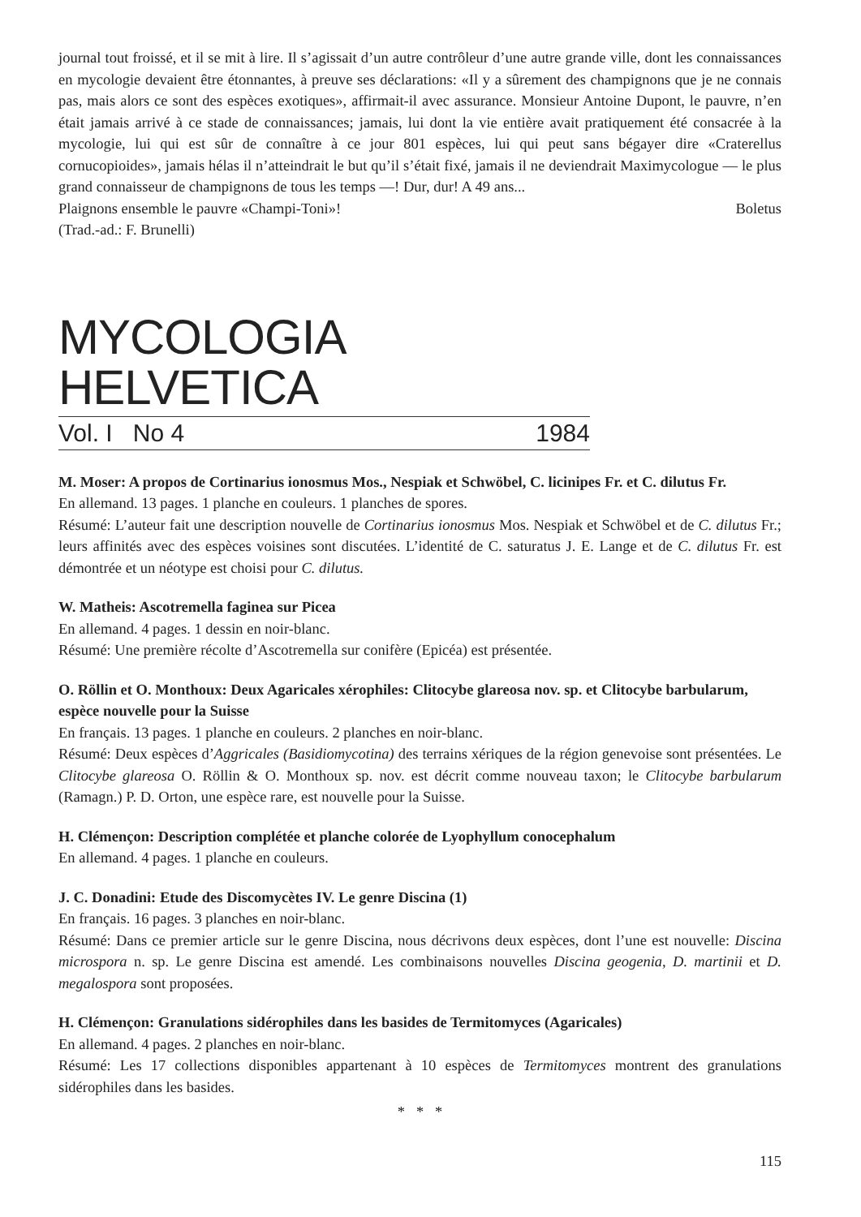journal tout froissé, et il se mit à lire. Il s’agissait d’un autre contrôleur d’une autre grande ville, dont les connaissances en mycologie devaient être étonnantes, à preuve ses déclarations: «Il y a sûrement des champignons que je ne connais pas, mais alors ce sont des espèces exotiques», affirmait-il avec assurance. Monsieur Antoine Dupont, le pauvre, n’en était jamais arrivé à ce stade de connaissances; jamais, lui dont la vie entière avait pratiquement été consacrée à la mycologie, lui qui est sûr de connaître à ce jour 801 espèces, lui qui peut sans bégayer dire «Craterellus cornucopioides», jamais hélas il n’atteindrait le but qu’il s’était fixé, jamais il ne deviendrait Maximycologue — le plus grand connaisseur de champignons de tous les temps —! Dur, dur! A 49 ans...
Plaignons ensemble le pauvre «Champi-Toni»! Boletus
(Trad.-ad.: F. Brunelli)
MYCOLOGIA HELVETICA
Vol. I No 4 1984
M. Moser: A propos de Cortinarius ionosmus Mos., Nespiak et Schwöbel, C. licinipes Fr. et C. dilutus Fr.
En allemand. 13 pages. 1 planche en couleurs. 1 planches de spores.
Résumé: L’auteur fait une description nouvelle de Cortinarius ionosmus Mos. Nespiak et Schwöbel et de C. dilutus Fr.; leurs affinités avec des espèces voisines sont discutées. L’identité de C. saturatus J. E. Lange et de C. dilutus Fr. est démontrée et un néotype est choisi pour C. dilutus.
W. Matheis: Ascotremella faginea sur Picea
En allemand. 4 pages. 1 dessin en noir-blanc.
Résumé: Une première récolte d’Ascotremella sur conifère (Epicéa) est présentée.
O. Röllin et O. Monthoux: Deux Agaricales xérophiles: Clitocybe glareosa nov. sp. et Clitocybe barbularum, espèce nouvelle pour la Suisse
En français. 13 pages. 1 planche en couleurs. 2 planches en noir-blanc.
Résumé: Deux espèces d’Aggricales (Basidiomycotina) des terrains xériques de la région genevoise sont présentées. Le Clitocybe glareosa O. Röllin & O. Monthoux sp. nov. est décrit comme nouveau taxon; le Clitocybe barbularum (Ramagn.) P. D. Orton, une espèce rare, est nouvelle pour la Suisse.
H. Clémençon: Description complétée et planche colorée de Lyophyllum conocephalum
En allemand. 4 pages. 1 planche en couleurs.
J. C. Donadini: Etude des Discomycètes IV. Le genre Discina (1)
En français. 16 pages. 3 planches en noir-blanc.
Résumé: Dans ce premier article sur le genre Discina, nous décrivons deux espèces, dont l’une est nouvelle: Discina microspora n. sp. Le genre Discina est amendé. Les combinaisons nouvelles Discina geogenia, D. martinii et D. megalospora sont proposées.
H. Clémençon: Granulations sidérophiles dans les basides de Termitomyces (Agaricales)
En allemand. 4 pages. 2 planches en noir-blanc.
Résumé: Les 17 collections disponibles appartenant à 10 espèces de Termitomyces montrent des granulations sidérophiles dans les basides.
* * *
115